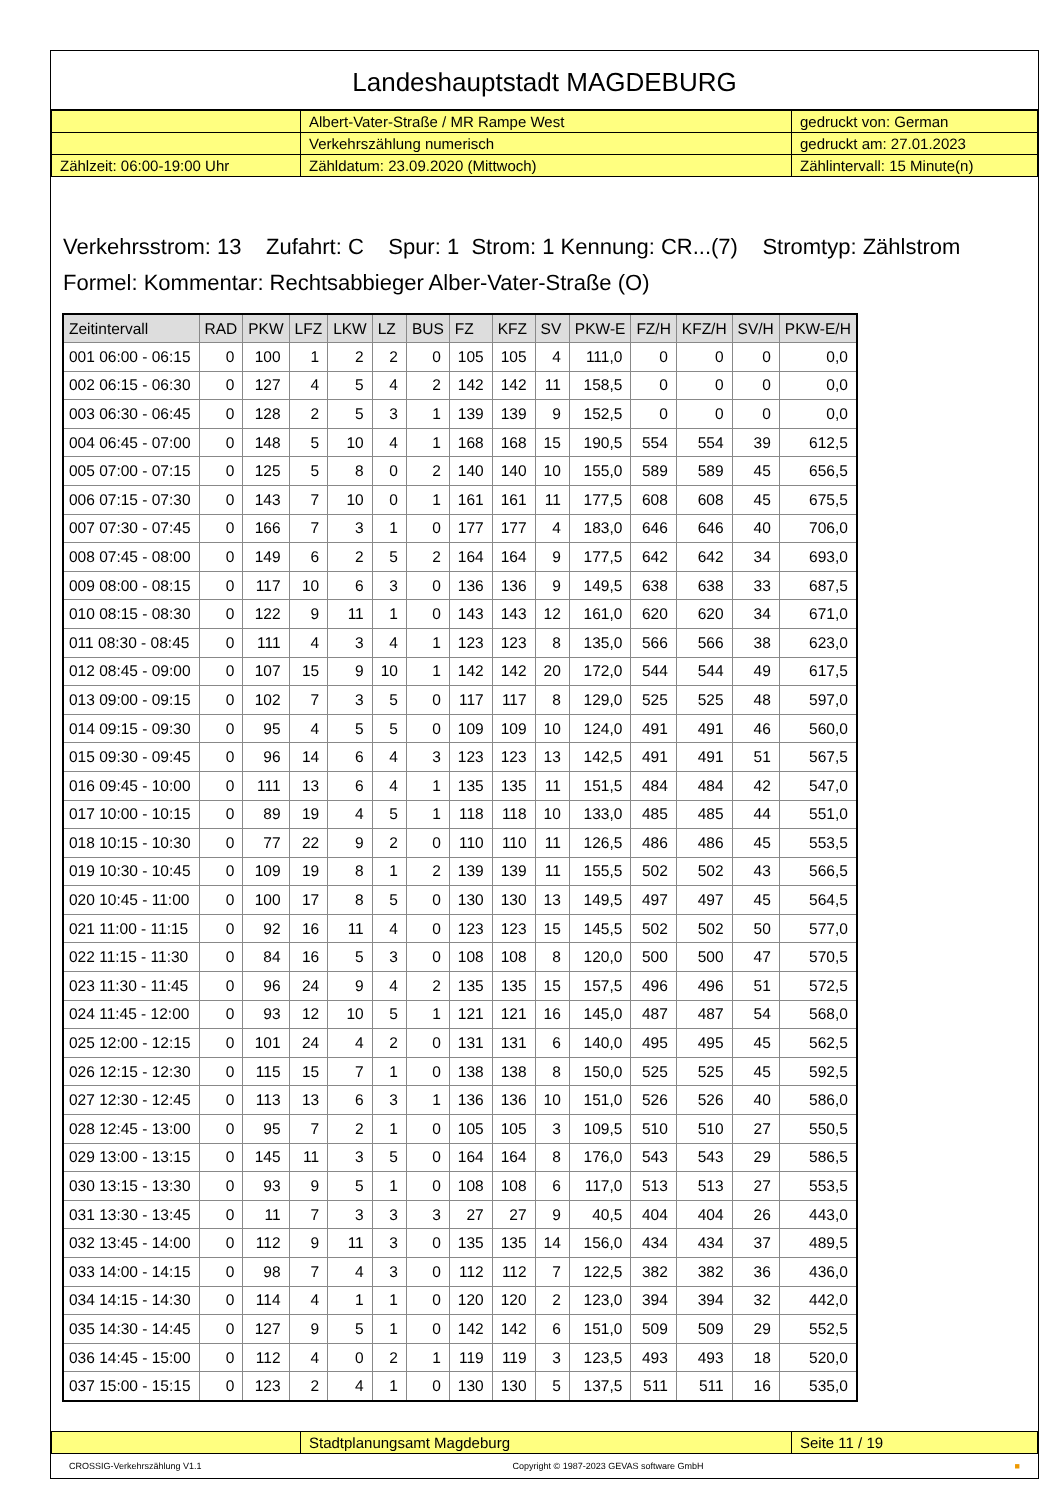Landeshauptstadt MAGDEBURG
| | Albert-Vater-Straße / MR Rampe West | gedruckt von: German |
| | Verkehrszählung numerisch | gedruckt am: 27.01.2023 |
| Zählzeit: 06:00-19:00 Uhr | Zähldatum: 23.09.2020 (Mittwoch) | Zählintervall: 15 Minute(n) |
Verkehrsstrom: 13 Zufahrt: C Spur: 1 Strom: 1 Kennung: CR...(7) Stromtyp: Zählstrom
Formel: Kommentar: Rechtsabbieger Alber-Vater-Straße (O)
| Zeitintervall | RAD | PKW | LFZ | LKW | LZ | BUS | FZ | KFZ | SV | PKW-E | FZ/H | KFZ/H | SV/H | PKW-E/H |
| --- | --- | --- | --- | --- | --- | --- | --- | --- | --- | --- | --- | --- | --- | --- |
| 001 06:00 - 06:15 | 0 | 100 | 1 | 2 | 2 | 0 | 105 | 105 | 4 | 111,0 | 0 | 0 | 0 | 0,0 |
| 002 06:15 - 06:30 | 0 | 127 | 4 | 5 | 4 | 2 | 142 | 142 | 11 | 158,5 | 0 | 0 | 0 | 0,0 |
| 003 06:30 - 06:45 | 0 | 128 | 2 | 5 | 3 | 1 | 139 | 139 | 9 | 152,5 | 0 | 0 | 0 | 0,0 |
| 004 06:45 - 07:00 | 0 | 148 | 5 | 10 | 4 | 1 | 168 | 168 | 15 | 190,5 | 554 | 554 | 39 | 612,5 |
| 005 07:00 - 07:15 | 0 | 125 | 5 | 8 | 0 | 2 | 140 | 140 | 10 | 155,0 | 589 | 589 | 45 | 656,5 |
| 006 07:15 - 07:30 | 0 | 143 | 7 | 10 | 0 | 1 | 161 | 161 | 11 | 177,5 | 608 | 608 | 45 | 675,5 |
| 007 07:30 - 07:45 | 0 | 166 | 7 | 3 | 1 | 0 | 177 | 177 | 4 | 183,0 | 646 | 646 | 40 | 706,0 |
| 008 07:45 - 08:00 | 0 | 149 | 6 | 2 | 5 | 2 | 164 | 164 | 9 | 177,5 | 642 | 642 | 34 | 693,0 |
| 009 08:00 - 08:15 | 0 | 117 | 10 | 6 | 3 | 0 | 136 | 136 | 9 | 149,5 | 638 | 638 | 33 | 687,5 |
| 010 08:15 - 08:30 | 0 | 122 | 9 | 11 | 1 | 0 | 143 | 143 | 12 | 161,0 | 620 | 620 | 34 | 671,0 |
| 011 08:30 - 08:45 | 0 | 111 | 4 | 3 | 4 | 1 | 123 | 123 | 8 | 135,0 | 566 | 566 | 38 | 623,0 |
| 012 08:45 - 09:00 | 0 | 107 | 15 | 9 | 10 | 1 | 142 | 142 | 20 | 172,0 | 544 | 544 | 49 | 617,5 |
| 013 09:00 - 09:15 | 0 | 102 | 7 | 3 | 5 | 0 | 117 | 117 | 8 | 129,0 | 525 | 525 | 48 | 597,0 |
| 014 09:15 - 09:30 | 0 | 95 | 4 | 5 | 5 | 0 | 109 | 109 | 10 | 124,0 | 491 | 491 | 46 | 560,0 |
| 015 09:30 - 09:45 | 0 | 96 | 14 | 6 | 4 | 3 | 123 | 123 | 13 | 142,5 | 491 | 491 | 51 | 567,5 |
| 016 09:45 - 10:00 | 0 | 111 | 13 | 6 | 4 | 1 | 135 | 135 | 11 | 151,5 | 484 | 484 | 42 | 547,0 |
| 017 10:00 - 10:15 | 0 | 89 | 19 | 4 | 5 | 1 | 118 | 118 | 10 | 133,0 | 485 | 485 | 44 | 551,0 |
| 018 10:15 - 10:30 | 0 | 77 | 22 | 9 | 2 | 0 | 110 | 110 | 11 | 126,5 | 486 | 486 | 45 | 553,5 |
| 019 10:30 - 10:45 | 0 | 109 | 19 | 8 | 1 | 2 | 139 | 139 | 11 | 155,5 | 502 | 502 | 43 | 566,5 |
| 020 10:45 - 11:00 | 0 | 100 | 17 | 8 | 5 | 0 | 130 | 130 | 13 | 149,5 | 497 | 497 | 45 | 564,5 |
| 021 11:00 - 11:15 | 0 | 92 | 16 | 11 | 4 | 0 | 123 | 123 | 15 | 145,5 | 502 | 502 | 50 | 577,0 |
| 022 11:15 - 11:30 | 0 | 84 | 16 | 5 | 3 | 0 | 108 | 108 | 8 | 120,0 | 500 | 500 | 47 | 570,5 |
| 023 11:30 - 11:45 | 0 | 96 | 24 | 9 | 4 | 2 | 135 | 135 | 15 | 157,5 | 496 | 496 | 51 | 572,5 |
| 024 11:45 - 12:00 | 0 | 93 | 12 | 10 | 5 | 1 | 121 | 121 | 16 | 145,0 | 487 | 487 | 54 | 568,0 |
| 025 12:00 - 12:15 | 0 | 101 | 24 | 4 | 2 | 0 | 131 | 131 | 6 | 140,0 | 495 | 495 | 45 | 562,5 |
| 026 12:15 - 12:30 | 0 | 115 | 15 | 7 | 1 | 0 | 138 | 138 | 8 | 150,0 | 525 | 525 | 45 | 592,5 |
| 027 12:30 - 12:45 | 0 | 113 | 13 | 6 | 3 | 1 | 136 | 136 | 10 | 151,0 | 526 | 526 | 40 | 586,0 |
| 028 12:45 - 13:00 | 0 | 95 | 7 | 2 | 1 | 0 | 105 | 105 | 3 | 109,5 | 510 | 510 | 27 | 550,5 |
| 029 13:00 - 13:15 | 0 | 145 | 11 | 3 | 5 | 0 | 164 | 164 | 8 | 176,0 | 543 | 543 | 29 | 586,5 |
| 030 13:15 - 13:30 | 0 | 93 | 9 | 5 | 1 | 0 | 108 | 108 | 6 | 117,0 | 513 | 513 | 27 | 553,5 |
| 031 13:30 - 13:45 | 0 | 11 | 7 | 3 | 3 | 3 | 27 | 27 | 9 | 40,5 | 404 | 404 | 26 | 443,0 |
| 032 13:45 - 14:00 | 0 | 112 | 9 | 11 | 3 | 0 | 135 | 135 | 14 | 156,0 | 434 | 434 | 37 | 489,5 |
| 033 14:00 - 14:15 | 0 | 98 | 7 | 4 | 3 | 0 | 112 | 112 | 7 | 122,5 | 382 | 382 | 36 | 436,0 |
| 034 14:15 - 14:30 | 0 | 114 | 4 | 1 | 1 | 0 | 120 | 120 | 2 | 123,0 | 394 | 394 | 32 | 442,0 |
| 035 14:30 - 14:45 | 0 | 127 | 9 | 5 | 1 | 0 | 142 | 142 | 6 | 151,0 | 509 | 509 | 29 | 552,5 |
| 036 14:45 - 15:00 | 0 | 112 | 4 | 0 | 2 | 1 | 119 | 119 | 3 | 123,5 | 493 | 493 | 18 | 520,0 |
| 037 15:00 - 15:15 | 0 | 123 | 2 | 4 | 1 | 0 | 130 | 130 | 5 | 137,5 | 511 | 511 | 16 | 535,0 |
| | Stadtplanungsamt Magdeburg | Seite 11 / 19 |
CROSSIG-Verkehrszählung V1.1 Copyright © 1987-2023 GEVAS software GmbH ■